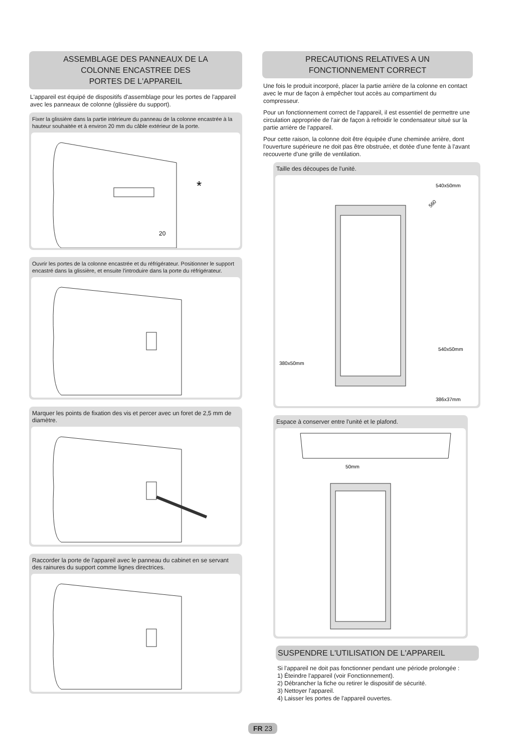ASSEMBLAGE DES PANNEAUX DE LA
COLONNE ENCASTREE DES
PORTES DE L'APPAREIL
L'appareil est équipé de dispositifs d'assemblage pour les portes de l'appareil avec les panneaux de colonne (glissière du support).
Fixer la glissière dans la partie intérieure du panneau de la colonne encastrée à la hauteur souhaitée et à environ 20 mm du câble extérieur de la porte.
*
20
Ouvrir les portes de la colonne encastrée et du réfrigérateur. Positionner le support encastré dans la glissière, et ensuite l'introduire dans la porte du réfrigérateur.
Marquer les points de fixation des vis et percer avec un foret de 2,5 mm de diamètre.
Raccorder la porte de l'appareil avec le panneau du cabinet en se servant des rainures du support comme lignes directrices.
PRECAUTIONS RELATIVES A UN
FONCTIONNEMENT CORRECT
Une fois le produit incorporé, placer la partie arrière de la colonne en contact avec le mur de façon à empêcher tout accès au compartiment du compresseur.
Pour un fonctionnement correct de l'appareil, il est essentiel de permettre une circulation appropriée de l'air de façon à refroidir le condensateur situé sur la partie arrière de l'appareil.
Pour cette raison, la colonne doit être équipée d'une cheminée arrière, dont l'ouverture supérieure ne doit pas être obstruée, et dotée d'une fente à l'avant recouverte d'une grille de ventilation.
Taille des découpes de l'unité.
540x50mm
560
540x50mm
380x50mm
386x37mm
Espace à conserver entre l'unité et le plafond.
50mm
SUSPENDRE L'UTILISATION DE L'APPAREIL
Si l'appareil ne doit pas fonctionner pendant une période prolongée :
1) Éteindre l'appareil (voir Fonctionnement).
2) Débrancher la fiche ou retirer le dispositif de sécurité.
3) Nettoyer l'appareil.
4) Laisser les portes de l'appareil ouvertes.
FR 23